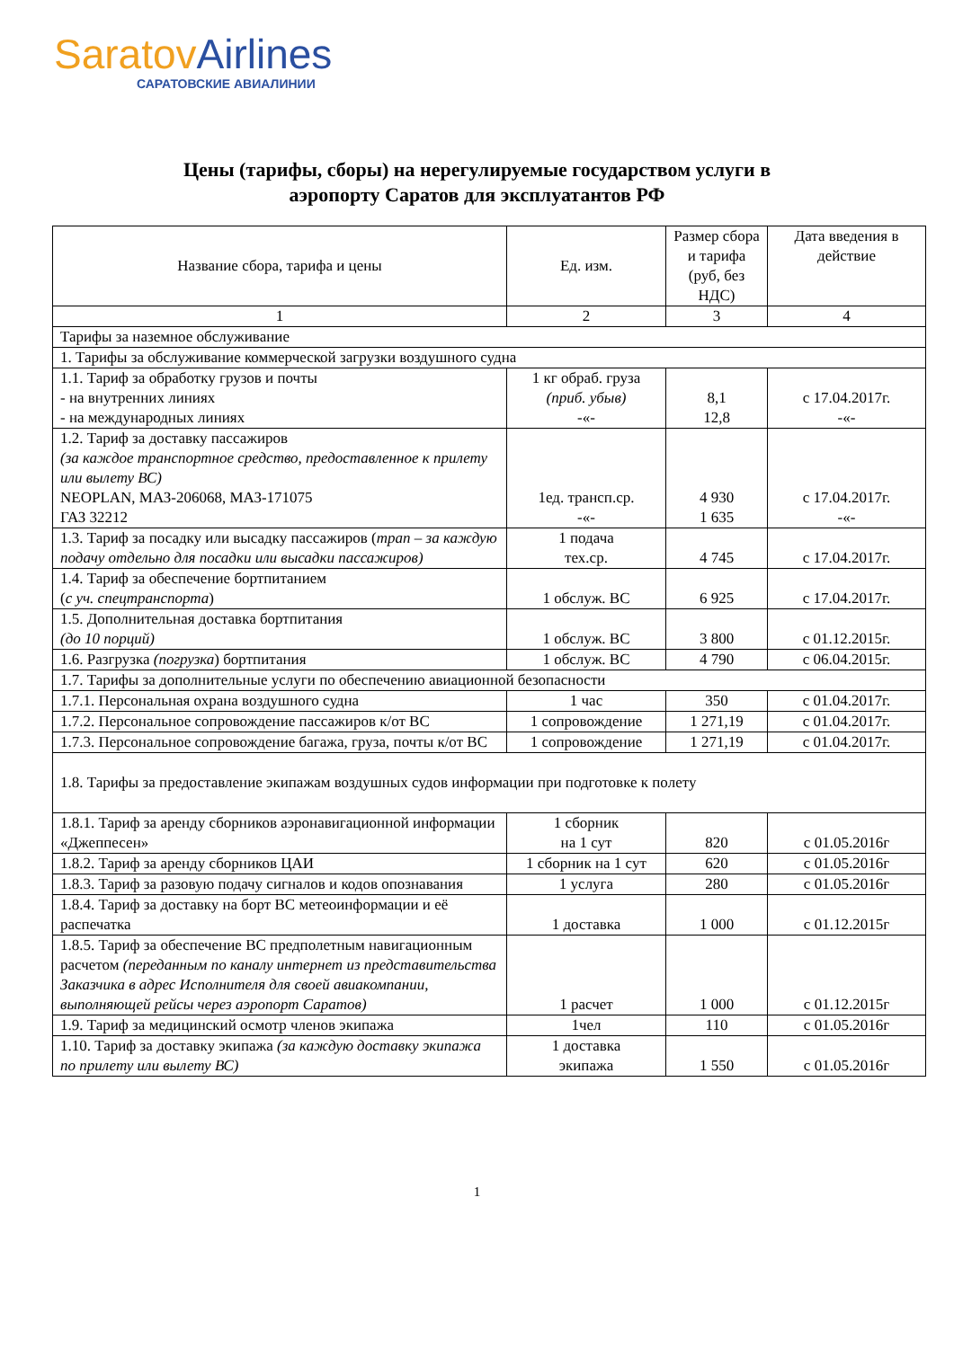Saratov Airlines
САРАТОВСКИЕ АВИАЛИНИИ
Цены (тарифы, сборы) на нерегулируемые государством услуги в
аэропорту Саратов для эксплуатантов РФ
| Название сбора, тарифа и цены | Ед. изм. | Размер сбора и тарифа (руб, без НДС) | Дата введения в действие |
| --- | --- | --- | --- |
| 1 | 2 | 3 | 4 |
| Тарифы за наземное обслуживание | | | |
| 1. Тарифы за обслуживание коммерческой загрузки воздушного судна | | | |
| 1.1. Тариф за обработку грузов и почты - на внутренних линиях - на международных линиях | 1 кг обраб. груза (приб. убыв) -«- | 8,1 12,8 | с 17.04.2017г. -«- |
| 1.2. Тариф за доставку пассажиров (за каждое транспортное средство, предоставленное к прилету или вылету ВС) NEOPLAN, МАЗ-206068, МАЗ-171075 ГАЗ 32212 | 1ед. трансп.ср. -«- | 4 930 1 635 | с 17.04.2017г. -«- |
| 1.3. Тариф за посадку или высадку пассажиров ( трап – за каждую подачу отдельно для посадки или высадки пассажиров) | 1 подача тех.ср. | 4 745 | с 17.04.2017г. |
| 1.4. Тариф за обеспечение бортпитанием ( с уч. спецтранспорта ) | 1 обслуж. ВС | 6 925 | с 17.04.2017г. |
| 1.5. Дополнительная доставка бортпитания (до 10 порций) | 1 обслуж. ВС | 3 800 | с 01.12.2015г. |
| 1.6. Разгрузка (погрузка ) бортпитания | 1 обслуж. ВС | 4 790 | с 06.04.2015г. |
| 1.7. Тарифы за дополнительные услуги по обеспечению авиационной безопасности | | | |
| 1.7.1. Персональная охрана воздушного судна | 1 час | 350 | с 01.04.2017г. |
| 1.7.2. Персональное сопровождение пассажиров к/от ВС | 1 сопровождение | 1 271,19 | с 01.04.2017г. |
| 1.7.3. Персональное сопровождение багажа, груза, почты к/от ВС | 1 сопровождение | 1 271,19 | с 01.04.2017г. |
| 1.8. Тарифы за предоставление экипажам воздушных судов информации при подготовке к полету | | | |
| 1.8.1. Тариф за аренду сборников аэронавигационной информации «Джеппесен» | 1 сборник на 1 сут | 820 | с 01.05.2016г |
| 1.8.2. Тариф за аренду сборников ЦАИ | 1 сборник на 1 сут | 620 | с 01.05.2016г |
| 1.8.3. Тариф за разовую подачу сигналов и кодов опознавания | 1 услуга | 280 | с 01.05.2016г |
| 1.8.4. Тариф за доставку на борт ВС метеоинформации и её распечатка | 1 доставка | 1 000 | с 01.12.2015г |
| 1.8.5. Тариф за обеспечение ВС предполетным навигационным расчетом (переданным по каналу интернет из представительства Заказчика в адрес Исполнителя для своей авиакомпании, выполняющей рейсы через аэропорт Саратов) | 1 расчет | 1 000 | с 01.12.2015г |
| 1.9. Тариф за медицинский осмотр членов экипажа | 1чел | 110 | с 01.05.2016г |
| 1.10. Тариф за доставку экипажа (за каждую доставку экипажа по прилету или вылету ВС) | 1 доставка экипажа | 1 550 | с 01.05.2016г |
1